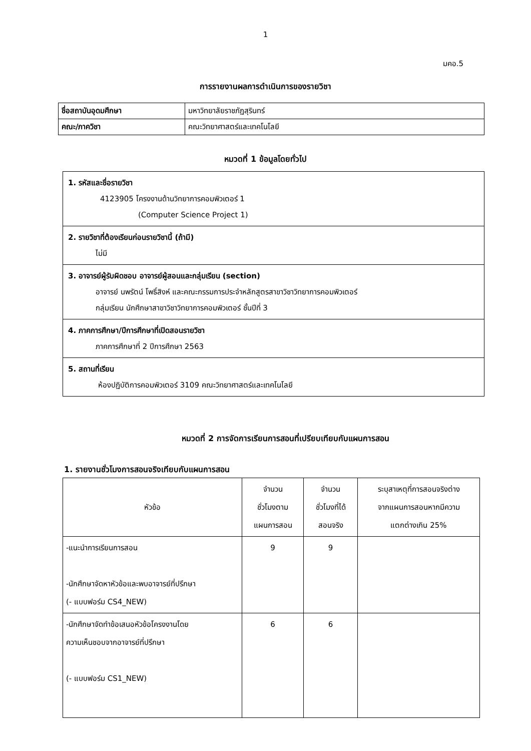1
มคอ.5
การรายงานผลการดำเนินการของรายวิชา
| ชื่อสถาบันอุดมศึกษา | มหาวิทยาลัยราชภัฏสุรินทร์ |
| คณะ/ภาควิชา | คณะวิทยาศาสตร์และเทคโนโลยี |
หมวดที่ 1 ข้อมูลโดยทั่วไป
| 1. รหัสและชื่อรายวิชา 4123905 โครงงานด้านวิทยาการคอมพิวเตอร์ 1 (Computer Science Project 1) |
| 2. รายวิชาที่ต้องเรียนก่อนรายวิชานี้ (ถ้ามี) ไม่มี |
| 3. อาจารย์ผู้รับผิดชอบ อาจารย์ผู้สอนและกลุ่มเรียน (section) อาจารย์ นพรัตน์ โพธิ์สิงห์ และคณะกรรมการประจำหลักสูตรสาขาวิชาวิทยาการคอมพิวเตอร์ กลุ่มเรียน นักศึกษาสาขาวิชาวิทยาการคอมพิวเตอร์ ชั้นปีที่ 3 |
| 4. ภาคการศึกษา/ปีการศึกษาที่เปิดสอนรายวิชา ภาคการศึกษาที่ 2 ปีการศึกษา 2563 |
| 5. สถานที่เรียน ห้องปฏิบัติการคอมพิวเตอร์ 3109 คณะวิทยาศาสตร์และเทคโนโลยี |
หมวดที่ 2 การจัดการเรียนการสอนที่เปรียบเทียบกับแผนการสอน
1. รายงานชั่วโมงการสอนจริงเทียบกับแผนการสอน
| หัวข้อ | จำนวน ชั่วโมงตาม แผนการสอน | จำนวน ชั่วโมงที่ได้ สอนจริง | ระบุสาเหตุที่การสอนจริงต่าง จากแผนการสอนหากมีความ แตกต่างเกิน 25% |
| --- | --- | --- | --- |
| -แนะนำการเรียนการสอน -นักศึกษาจัดหาหัวข้อและพบอาจารย์ที่ปรึกษา (- แบบฟอร์ม CS4_NEW) | 9 | 9 | |
| -นักศึกษาจัดทำข้อเสนอหัวข้อโครงงานโดย ความเห็นชอบจากอาจารย์ที่ปรึกษา (- แบบฟอร์ม CS1_NEW) | 6 | 6 | |